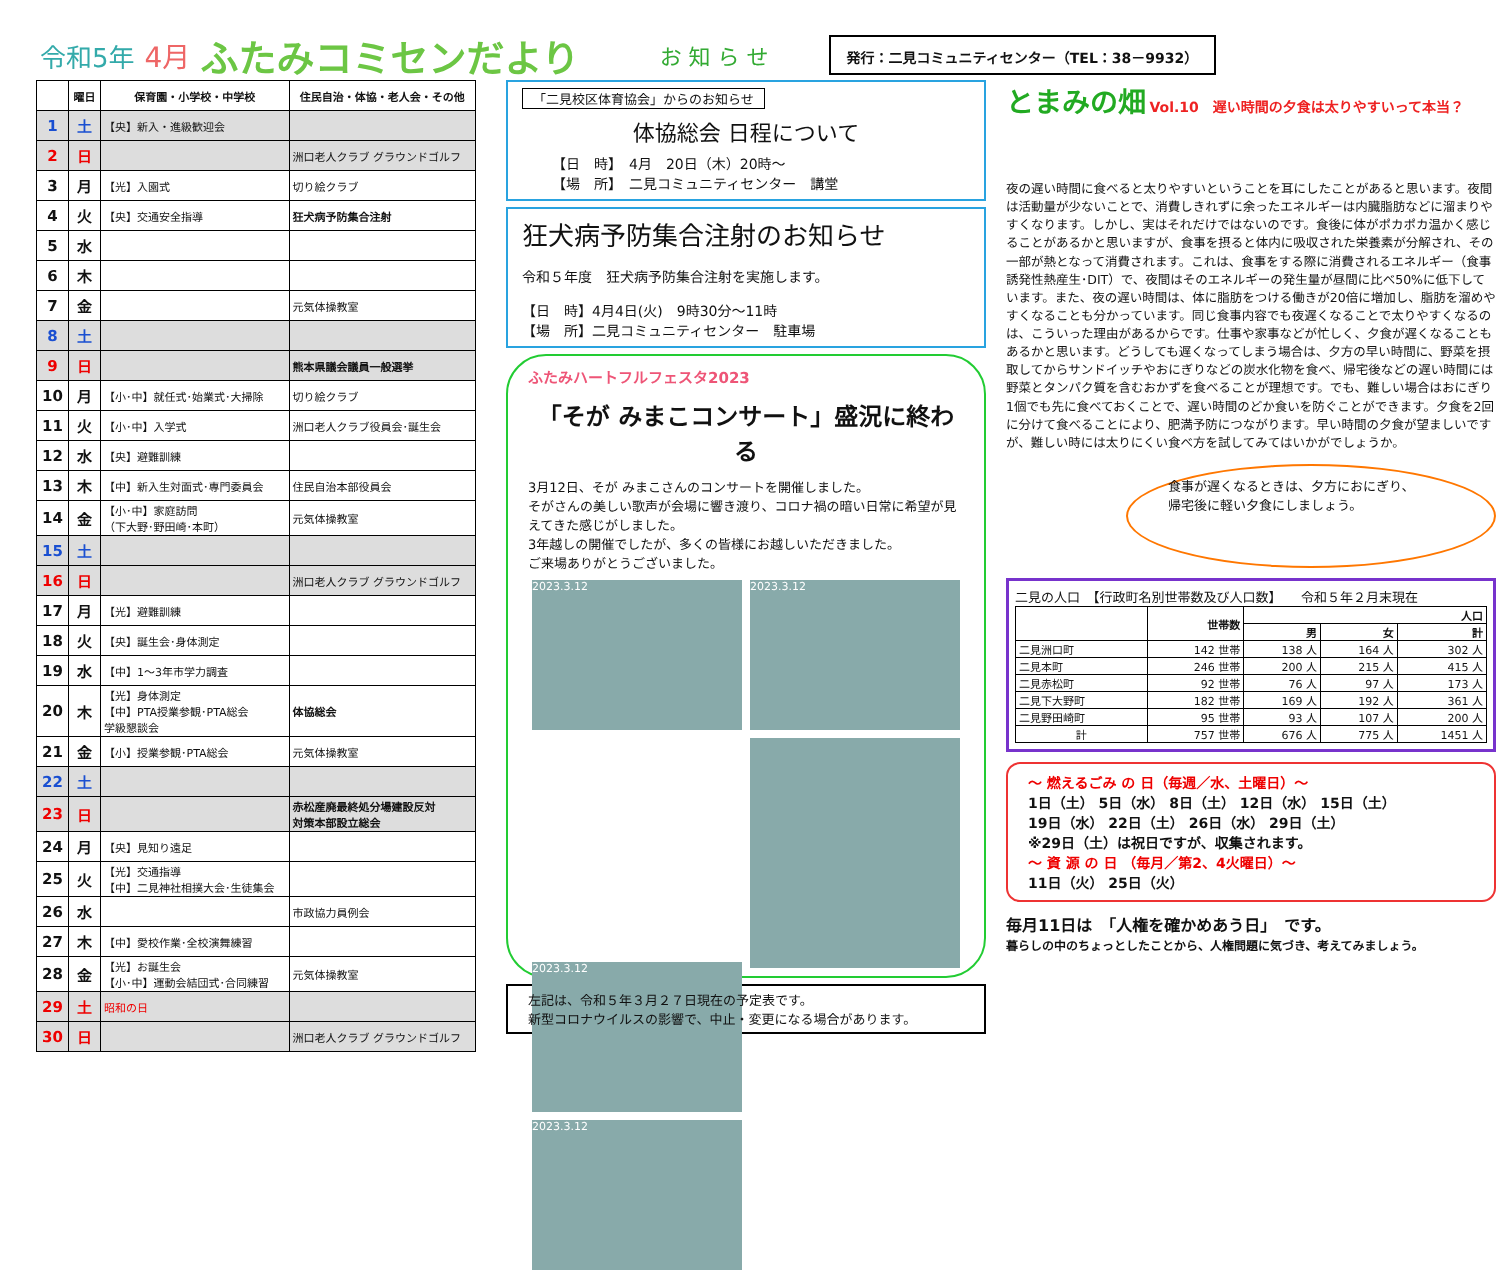令和5年 4月 ふたみコミセンだより お 知 ら せ 発行：二見コミュニティセンター（TEL：38－9932）
| | 曜日 | 保育園・小学校・中学校 | 住民自治・体協・老人会・その他 |
| --- | --- | --- | --- |
| 1 | 土 | 【央】新入・進級歓迎会 | |
| 2 | 日 | | 洲口老人クラブ グラウンドゴルフ |
| 3 | 月 | 【光】入園式 | 切り絵クラブ |
| 4 | 火 | 【央】交通安全指導 | 狂犬病予防集合注射 |
| 5 | 水 | | |
| 6 | 木 | | |
| 7 | 金 | | 元気体操教室 |
| 8 | 土 | | |
| 9 | 日 | | 熊本県議会議員一般選挙 |
| 10 | 月 | 【小･中】就任式･始業式･大掃除 | 切り絵クラブ |
| 11 | 火 | 【小･中】入学式 | 洲口老人クラブ役員会･誕生会 |
| 12 | 水 | 【央】避難訓練 | |
| 13 | 木 | 【中】新入生対面式･専門委員会 | 住民自治本部役員会 |
| 14 | 金 | 【小･中】家庭訪問 （下大野･野田崎･本町） | 元気体操教室 |
| 15 | 土 | | |
| 16 | 日 | | 洲口老人クラブ グラウンドゴルフ |
| 17 | 月 | 【光】避難訓練 | |
| 18 | 火 | 【央】誕生会･身体測定 | |
| 19 | 水 | 【中】1～3年市学力調査 | |
| 20 | 木 | 【光】身体測定 【中】PTA授業参観･PTA総会 学級懇談会 | 体協総会 |
| 21 | 金 | 【小】授業参観･PTA総会 | 元気体操教室 |
| 22 | 土 | | |
| 23 | 日 | | 赤松産廃最終処分場建設反対 対策本部設立総会 |
| 24 | 月 | 【央】見知り遠足 | |
| 25 | 火 | 【光】交通指導 【中】二見神社相撲大会･生徒集会 | |
| 26 | 水 | | 市政協力員例会 |
| 27 | 木 | 【中】愛校作業･全校演舞練習 | |
| 28 | 金 | 【光】お誕生会 【小･中】運動会結団式･合同練習 | 元気体操教室 |
| 29 | 土 | 昭和の日 | |
| 30 | 日 | | 洲口老人クラブ グラウンドゴルフ |
「二見校区体育協会」からのお知らせ
体協総会 日程について
【日　時】　4月　20日（木）20時～
【場　所】　二見コミュニティセンター　講堂
狂犬病予防集合注射のお知らせ
令和５年度　狂犬病予防集合注射を実施します。
【日　時】4月4日(火)　9時30分～11時
【場　所】二見コミュニティセンター　駐車場
ふたみハートフルフェスタ2023
「そが みまこコンサート」盛況に終わる
3月12日、そが みまこさんのコンサートを開催しました。
そがさんの美しい歌声が会場に響き渡り、コロナ禍の暗い日常に希望が見えてきた感じがしました。
3年越しの開催でしたが、多くの皆様にお越しいただきました。
ご来場ありがとうございました。
2023.3.12 2023.3.12 2023.3.12 2023.3.12
左記は、令和５年３月２７日現在の予定表です。
新型コロナウイルスの影響で、中止・変更になる場合があります。
とまみの畑 Vol.10　遅い時間の夕食は太りやすいって本当？
夜の遅い時間に食べると太りやすいということを耳にしたことがあると思います。夜間は活動量が少ないことで、消費しきれずに余ったエネルギーは内臓脂肪などに溜まりやすくなります。しかし、実はそれだけではないのです。食後に体がポカポカ温かく感じることがあるかと思いますが、食事を摂ると体内に吸収された栄養素が分解され、その一部が熱となって消費されます。これは、食事をする際に消費されるエネルギー（食事誘発性熱産生･DIT）で、夜間はそのエネルギーの発生量が昼間に比べ50%に低下しています。また、夜の遅い時間は、体に脂肪をつける働きが20倍に増加し、脂肪を溜めやすくなることも分かっています。同じ食事内容でも夜遅くなることで太りやすくなるのは、こういった理由があるからです。仕事や家事などが忙しく、夕食が遅くなることもあるかと思います。どうしても遅くなってしまう場合は、夕方の早い時間に、野菜を摂取してからサンドイッチやおにぎりなどの炭水化物を食べ、帰宅後などの遅い時間には野菜とタンパク質を含むおかずを食べることが理想です。でも、難しい場合はおにぎり1個でも先に食べておくことで、遅い時間のどか食いを防ぐことができます。夕食を2回に分けて食べることにより、肥満予防につながります。早い時間の夕食が望ましいですが、難しい時には太りにくい食べ方を試してみてはいかがでしょうか。
食事が遅くなるときは、夕方におにぎり、
帰宅後に軽い夕食にしましょう。
二見の人口　【行政町名別世帯数及び人口数】　　令和５年２月末現在
| | 世帯数 | 人口 | | |
| --- | --- | --- | --- | --- |
| | | 男 | 女 | 計 |
| 二見洲口町 | 142 世帯 | 138 人 | 164 人 | 302 人 |
| 二見本町 | 246 世帯 | 200 人 | 215 人 | 415 人 |
| 二見赤松町 | 92 世帯 | 76 人 | 97 人 | 173 人 |
| 二見下大野町 | 182 世帯 | 169 人 | 192 人 | 361 人 |
| 二見野田崎町 | 95 世帯 | 93 人 | 107 人 | 200 人 |
| 計 | 757 世帯 | 676 人 | 775 人 | 1451 人 |
～ 燃えるごみ の 日（毎週／水、土曜日）～
1日（土） 5日（水） 8日（土） 12日（水） 15日（土）
19日（水） 22日（土） 26日（水） 29日（土）
※29日（土）は祝日ですが、収集されます。
～ 資 源 の 日 （毎月／第2、4火曜日）～
11日（火） 25日（火）
毎月11日は　「人権を確かめあう日」　です。
暮らしの中のちょっとしたことから、人権問題に気づき、考えてみましょう。